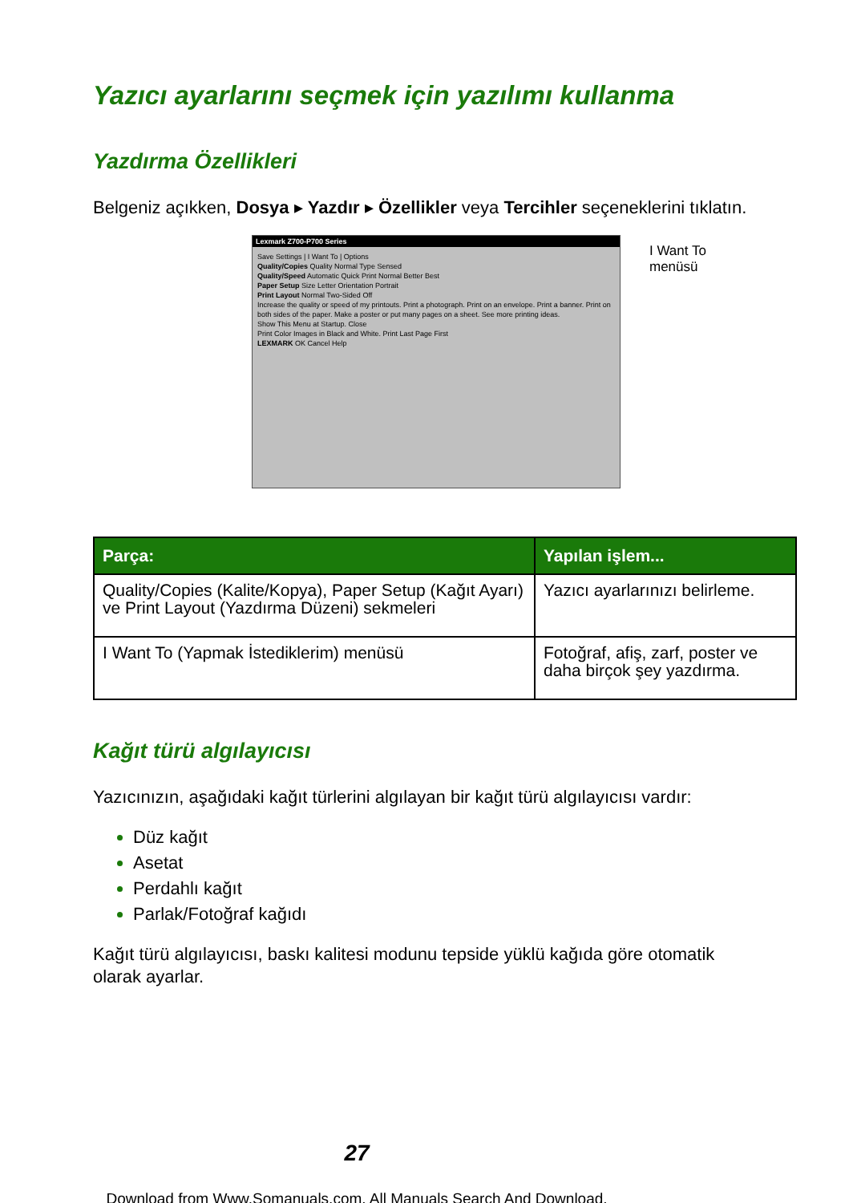Yazıcı ayarlarını seçmek için yazılımı kullanma
Yazdırma Özellikleri
Belgeniz açıkken, Dosya ▸ Yazdır ▸ Özellikler veya Tercihler seçeneklerini tıklatın.
Lexmark Z700-P700 Series
Save Settings | I Want To | Options
Quality/Copies Quality Normal Type Sensed
Quality/Speed Automatic Quick Print Normal Better Best
Paper Setup Size Letter Orientation Portrait
Print Layout Normal Two-Sided Off
Increase the quality or speed of my printouts. Print a photograph. Print on an envelope. Print a banner. Print on both sides of the paper. Make a poster or put many pages on a sheet. See more printing ideas.
Show This Menu at Startup. Close
Print Color Images in Black and White. Print Last Page First
LEXMARK OK Cancel Help
I Want To
menüsü
| Parça: | Yapılan işlem... |
| --- | --- |
| Quality/Copies (Kalite/Kopya), Paper Setup (Kağıt Ayarı) ve Print Layout (Yazdırma Düzeni) sekmeleri | Yazıcı ayarlarınızı belirleme. |
| I Want To (Yapmak İstediklerim) menüsü | Fotoğraf, afiş, zarf, poster ve daha birçok şey yazdırma. |
Kağıt türü algılayıcısı
Yazıcınızın, aşağıdaki kağıt türlerini algılayan bir kağıt türü algılayıcısı vardır:
Düz kağıt
Asetat
Perdahlı kağıt
Parlak/Fotoğraf kağıdı
Kağıt türü algılayıcısı, baskı kalitesi modunu tepside yüklü kağıda göre otomatik olarak ayarlar.
27
Download from Www.Somanuals.com. All Manuals Search And Download.